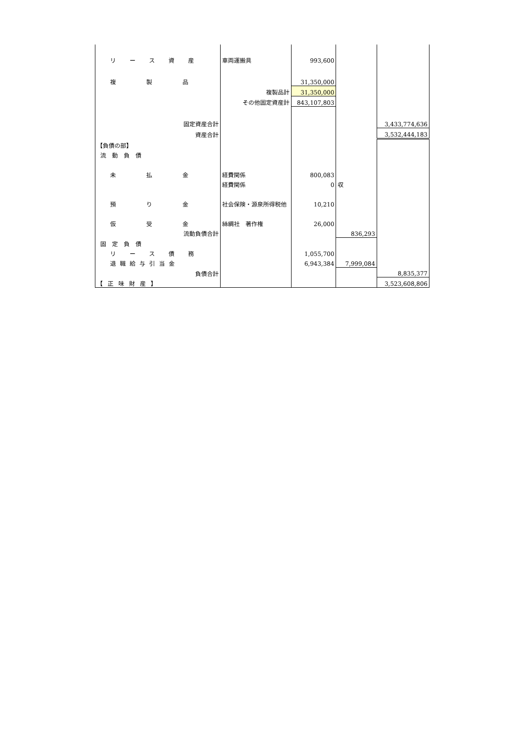| リース資産 | 車両運搬具 | 993,600 | | |
| 複製品 | | 31,350,000 | | |
| | 複製品計 | 31,350,000 | | |
| | その他固定資産計 | 843,107,803 | | |
| 固定資産合計 | | | | 3,433,774,636 |
| 資産合計 | | | | 3,532,444,183 |
| 【負債の部】 | | | | |
| 流動負債 | | | | |
| 未払金 | 経費関係 | 800,083 | | |
| | 経費関係 | 0 | 収 | |
| 預り金 | 社会保険・源泉所得税他 | 10,210 | | |
| 仮受金 | 絲綢社 著作権 | 26,000 | | |
| 流動負債合計 | | | 836,293 | |
| 固定負債 | | | | |
| リース債務 | | 1,055,700 | | |
| 退職給与引当金 | | 6,943,384 | 7,999,084 | |
| 負債合計 | | | | 8,835,377 |
| 【正味財産】 | | | | 3,523,608,806 |